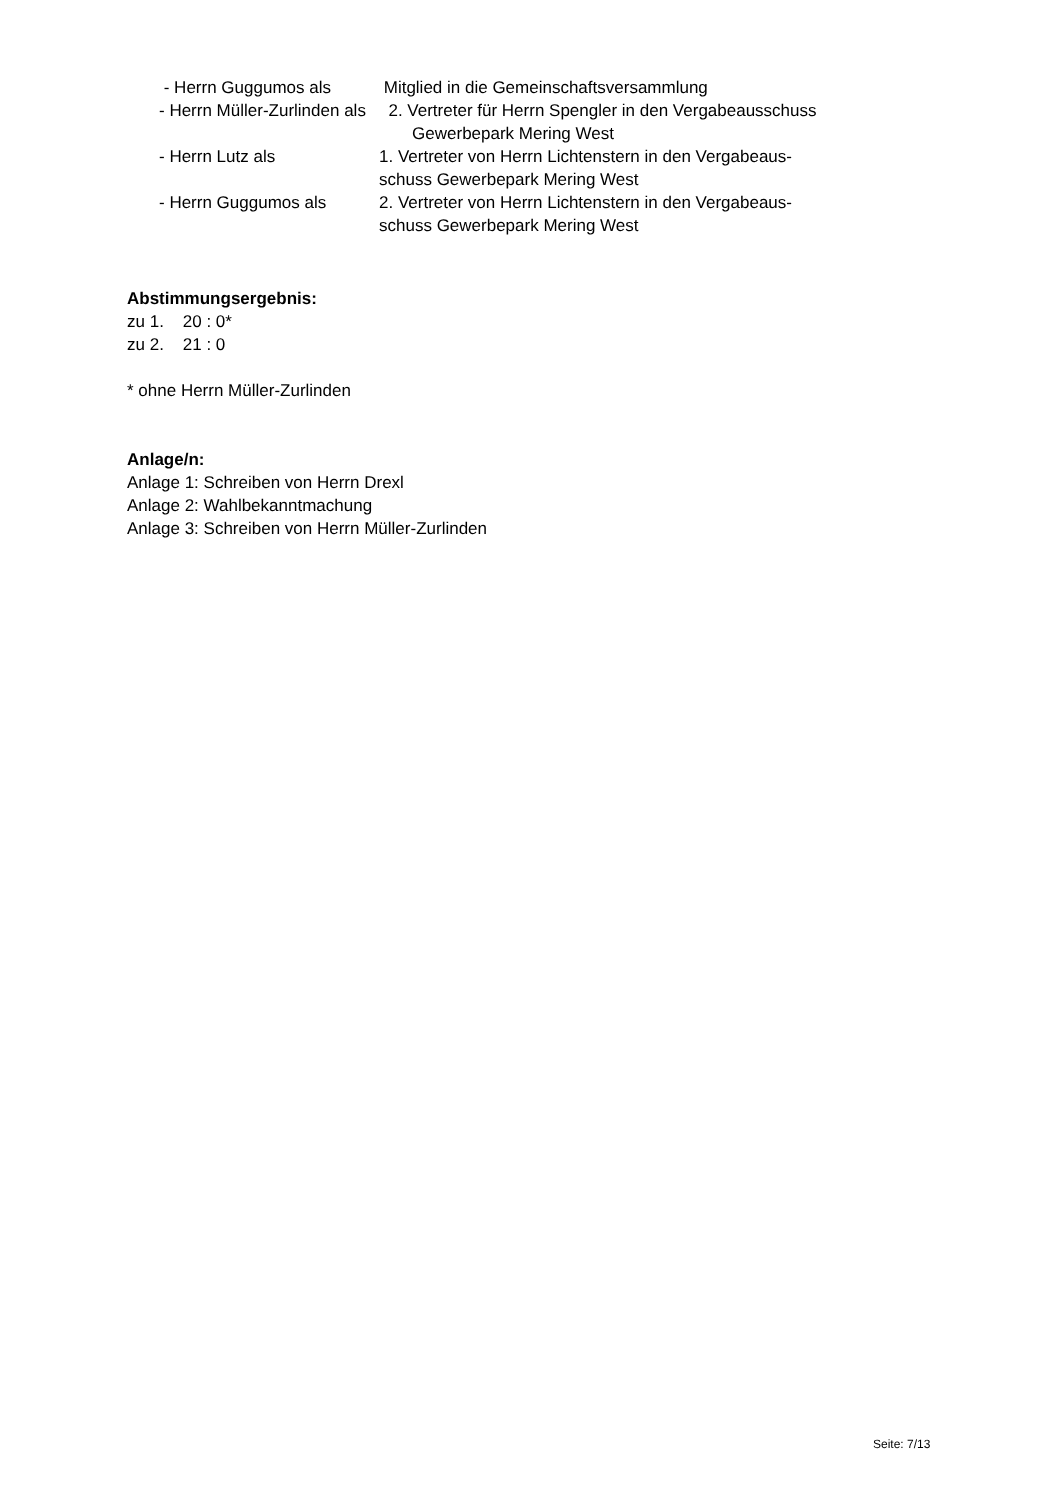- Herrn Guggumos als Mitglied in die Gemeinschaftsversammlung
- Herrn Müller-Zurlinden als
2. Vertreter für Herrn Spengler in den Vergabeausschuss
Gewerbepark Mering West
- Herrn Lutz als 1. Vertreter von Herrn Lichtenstern in den Vergabeaus-
schuss Gewerbepark Mering West
- Herrn Guggumos als 2. Vertreter von Herrn Lichtenstern in den Vergabeaus-
schuss Gewerbepark Mering West
Abstimmungsergebnis:
zu 1. 20 : 0*
zu 2. 21 : 0
* ohne Herrn Müller-Zurlinden
Anlage/n:
Anlage 1: Schreiben von Herrn Drexl
Anlage 2: Wahlbekanntmachung
Anlage 3: Schreiben von Herrn Müller-Zurlinden
Seite: 7/13